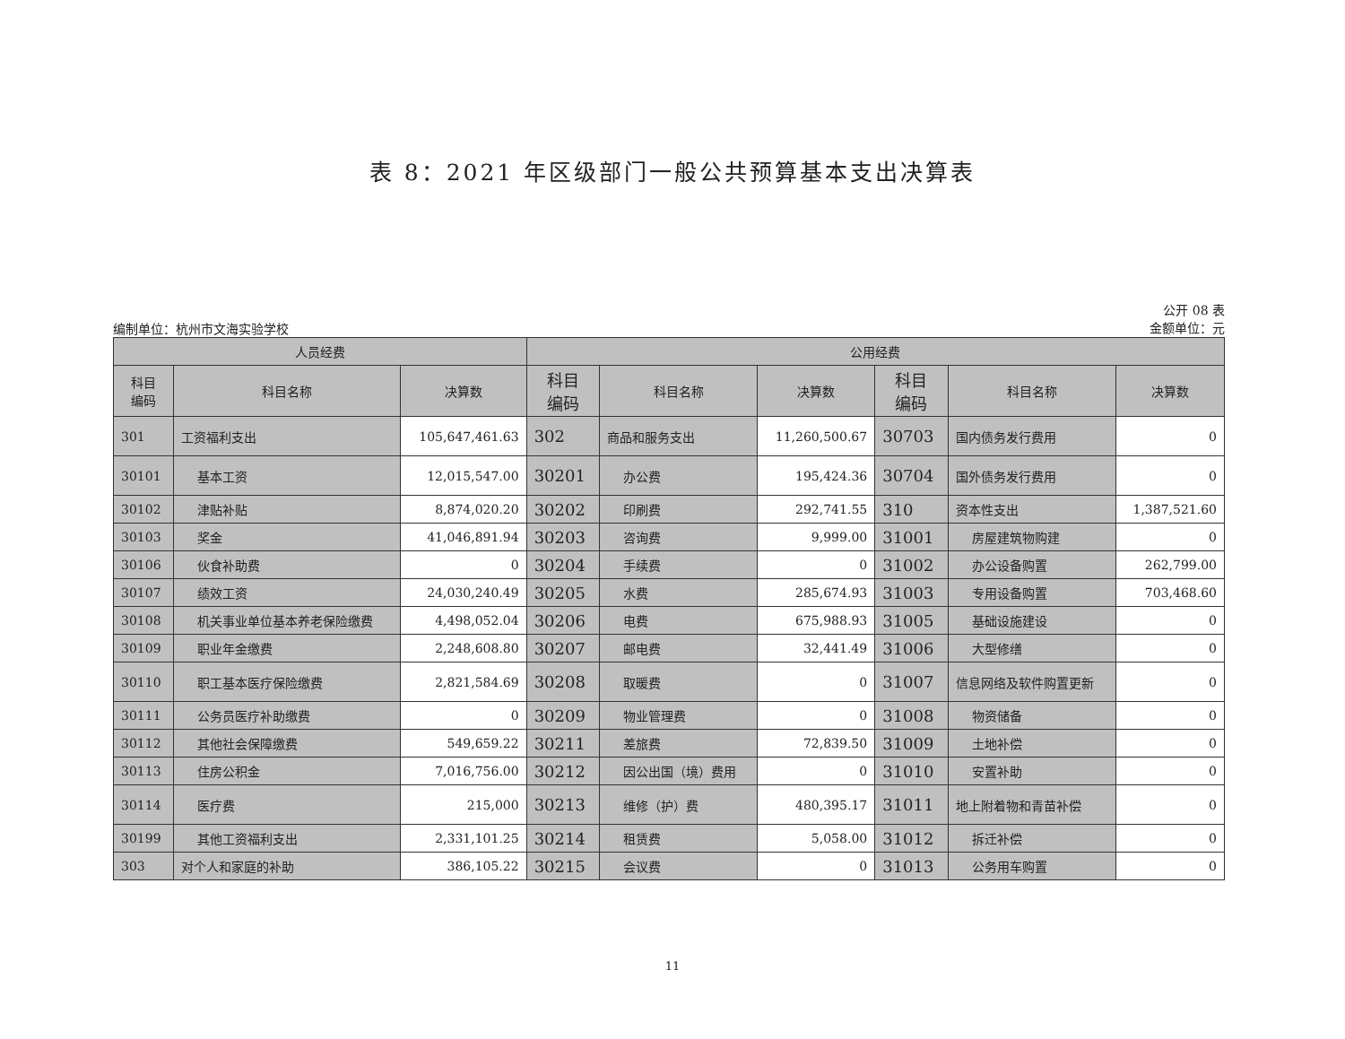表 8：2021 年区级部门一般公共预算基本支出决算表
编制单位：杭州市文海实验学校
公开 08 表
金额单位：元
| 人员经费 | | | 公用经费 | | | | | |
| --- | --- | --- | --- | --- | --- | --- | --- | --- |
| 科目 编码 | 科目名称 | 决算数 | 科目 编码 | 科目名称 | 决算数 | 科目 编码 | 科目名称 | 决算数 |
| 301 | 工资福利支出 | 105,647,461.63 | 302 | 商品和服务支出 | 11,260,500.67 | 30703 | 国内债务发行费用 | 0 |
| 30101 | 基本工资 | 12,015,547.00 | 30201 | 办公费 | 195,424.36 | 30704 | 国外债务发行费用 | 0 |
| 30102 | 津贴补贴 | 8,874,020.20 | 30202 | 印刷费 | 292,741.55 | 310 | 资本性支出 | 1,387,521.60 |
| 30103 | 奖金 | 41,046,891.94 | 30203 | 咨询费 | 9,999.00 | 31001 | 房屋建筑物购建 | 0 |
| 30106 | 伙食补助费 | 0 | 30204 | 手续费 | 0 | 31002 | 办公设备购置 | 262,799.00 |
| 30107 | 绩效工资 | 24,030,240.49 | 30205 | 水费 | 285,674.93 | 31003 | 专用设备购置 | 703,468.60 |
| 30108 | 机关事业单位基本养老保险缴费 | 4,498,052.04 | 30206 | 电费 | 675,988.93 | 31005 | 基础设施建设 | 0 |
| 30109 | 职业年金缴费 | 2,248,608.80 | 30207 | 邮电费 | 32,441.49 | 31006 | 大型修缮 | 0 |
| 30110 | 职工基本医疗保险缴费 | 2,821,584.69 | 30208 | 取暖费 | 0 | 31007 | 信息网络及软件购置更新 | 0 |
| 30111 | 公务员医疗补助缴费 | 0 | 30209 | 物业管理费 | 0 | 31008 | 物资储备 | 0 |
| 30112 | 其他社会保障缴费 | 549,659.22 | 30211 | 差旅费 | 72,839.50 | 31009 | 土地补偿 | 0 |
| 30113 | 住房公积金 | 7,016,756.00 | 30212 | 因公出国（境）费用 | 0 | 31010 | 安置补助 | 0 |
| 30114 | 医疗费 | 215,000 | 30213 | 维修（护）费 | 480,395.17 | 31011 | 地上附着物和青苗补偿 | 0 |
| 30199 | 其他工资福利支出 | 2,331,101.25 | 30214 | 租赁费 | 5,058.00 | 31012 | 拆迁补偿 | 0 |
| 303 | 对个人和家庭的补助 | 386,105.22 | 30215 | 会议费 | 0 | 31013 | 公务用车购置 | 0 |
11